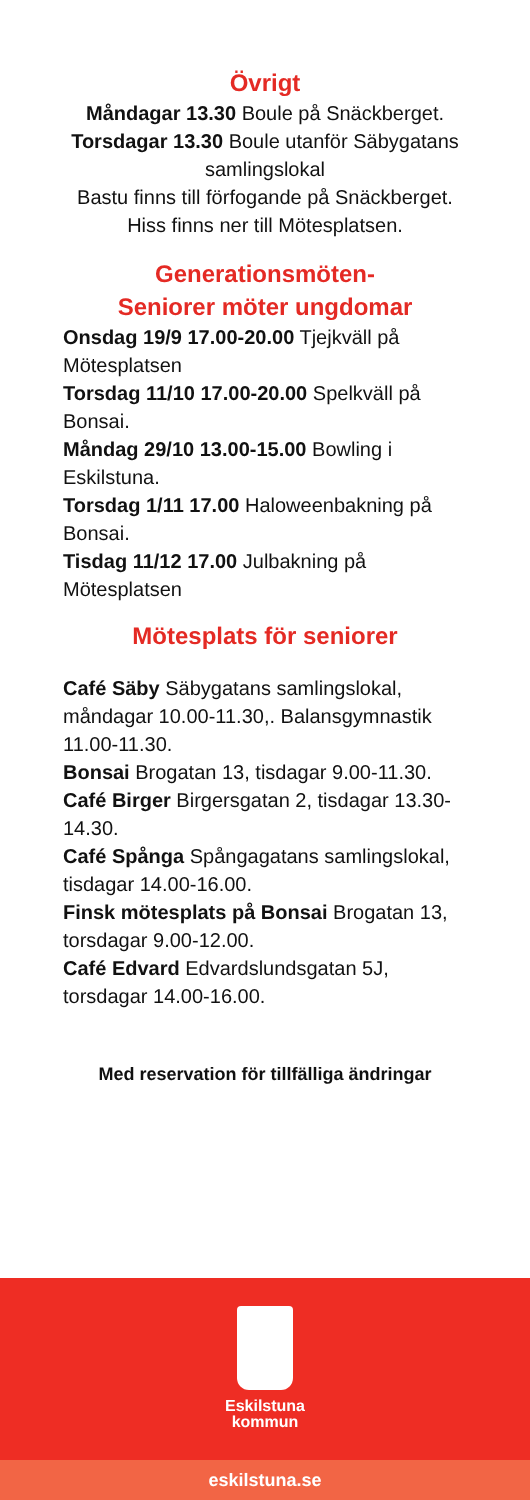Övrigt
Måndagar 13.30 Boule på Snäckberget.
Torsdagar 13.30 Boule utanför Säbygatans samlingslokal
Bastu finns till förfogande på Snäckberget.
Hiss finns ner till Mötesplatsen.
Generationsmöten-
Seniorer möter ungdomar
Onsdag 19/9 17.00-20.00 Tjejkväll på Mötesplatsen
Torsdag 11/10 17.00-20.00 Spelkväll på Bonsai.
Måndag 29/10 13.00-15.00 Bowling i Eskilstuna.
Torsdag 1/11 17.00 Haloweenbakning på Bonsai.
Tisdag 11/12 17.00 Julbakning på Mötesplatsen
Mötesplats för seniorer
Café Säby Säbygatans samlingslokal, måndagar 10.00-11.30,. Balansgymnastik 11.00-11.30.
Bonsai Brogatan 13, tisdagar 9.00-11.30.
Café Birger Birgersgatan 2, tisdagar 13.30-14.30.
Café Spånga Spångagatans samlingslokal, tisdagar 14.00-16.00.
Finsk mötesplats på Bonsai Brogatan 13, torsdagar 9.00-12.00.
Café Edvard Edvardslundsgatan 5J, torsdagar 14.00-16.00.
Med reservation för tillfälliga ändringar
Eskilstuna
kommun
eskilstuna.se